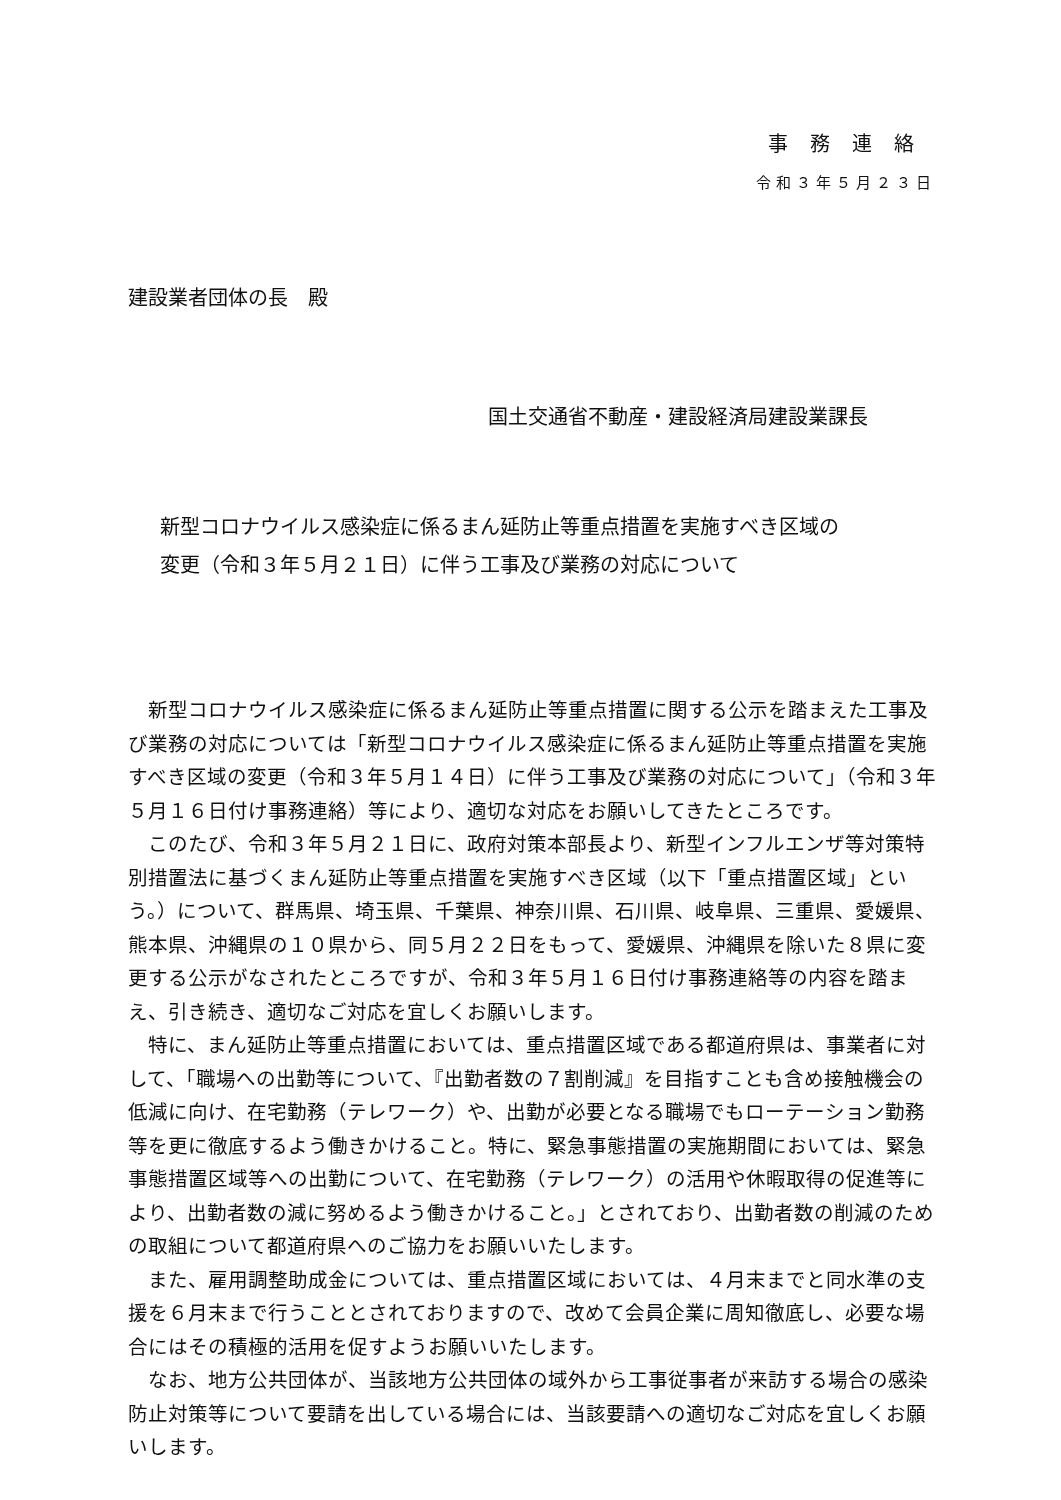事務連絡
令和３年５月２３日
建設業者団体の長　殿
国土交通省不動産・建設経済局建設業課長
新型コロナウイルス感染症に係るまん延防止等重点措置を実施すべき区域の
変更（令和３年５月２１日）に伴う工事及び業務の対応について
新型コロナウイルス感染症に係るまん延防止等重点措置に関する公示を踏まえた工事及び業務の対応については「新型コロナウイルス感染症に係るまん延防止等重点措置を実施すべき区域の変更（令和３年５月１４日）に伴う工事及び業務の対応について」（令和３年５月１６日付け事務連絡）等により、適切な対応をお願いしてきたところです。
このたび、令和３年５月２１日に、政府対策本部長より、新型インフルエンザ等対策特別措置法に基づくまん延防止等重点措置を実施すべき区域（以下「重点措置区域」という。）について、群馬県、埼玉県、千葉県、神奈川県、石川県、岐阜県、三重県、愛媛県、熊本県、沖縄県の１０県から、同５月２２日をもって、愛媛県、沖縄県を除いた８県に変更する公示がなされたところですが、令和３年５月１６日付け事務連絡等の内容を踏まえ、引き続き、適切なご対応を宜しくお願いします。
特に、まん延防止等重点措置においては、重点措置区域である都道府県は、事業者に対して、「職場への出勤等について、『出勤者数の７割削減』を目指すことも含め接触機会の低減に向け、在宅勤務（テレワーク）や、出勤が必要となる職場でもローテーション勤務等を更に徹底するよう働きかけること。特に、緊急事態措置の実施期間においては、緊急事態措置区域等への出勤について、在宅勤務（テレワーク）の活用や休暇取得の促進等により、出勤者数の減に努めるよう働きかけること。」とされており、出勤者数の削減のための取組について都道府県へのご協力をお願いいたします。
また、雇用調整助成金については、重点措置区域においては、４月末までと同水準の支援を６月末まで行うこととされておりますので、改めて会員企業に周知徹底し、必要な場合にはその積極的活用を促すようお願いいたします。
なお、地方公共団体が、当該地方公共団体の域外から工事従事者が来訪する場合の感染防止対策等について要請を出している場合には、当該要請への適切なご対応を宜しくお願いします。